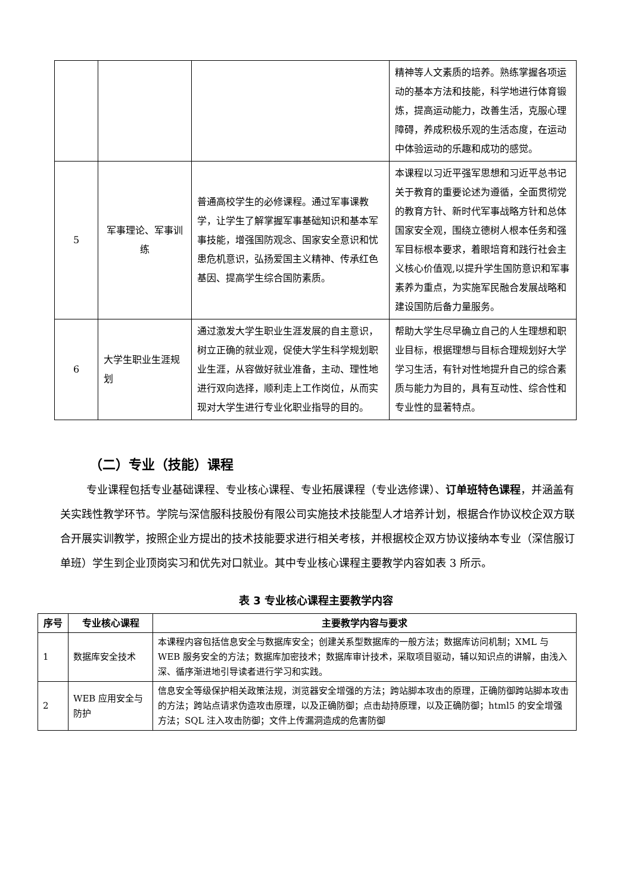| | | | 精神等人文素质的培养。熟练掌握各项运动的基本方法和技能，科学地进行体育锻炼，提高运动能力，改善生活，克服心理障碍，养成积极乐观的生活态度，在运动中体验运动的乐趣和成功的感觉。 |
| 5 | 军事理论、军事训练 | 普通高校学生的必修课程。通过军事课教学，让学生了解掌握军事基础知识和基本军事技能，增强国防观念、国家安全意识和忧患危机意识，弘扬爱国主义精神、传承红色基因、提高学生综合国防素质。 | 本课程以习近平强军思想和习近平总书记关于教育的重要论述为遵循，全面贯彻党的教育方针、新时代军事战略方针和总体国家安全观，围绕立德树人根本任务和强军目标根本要求，着眼培育和践行社会主义核心价值观,以提升学生国防意识和军事素养为重点，为实施军民融合发展战略和建设国防后备力量服务。 |
| 6 | 大学生职业生涯规划 | 通过激发大学生职业生涯发展的自主意识，树立正确的就业观，促使大学生科学规划职业生涯，从容做好就业准备，主动、理性地进行双向选择，顺利走上工作岗位，从而实现对大学生进行专业化职业指导的目的。 | 帮助大学生尽早确立自己的人生理想和职业目标，根据理想与目标合理规划好大学学习生活，有针对性地提升自己的综合素质与能力为目的，具有互动性、综合性和专业性的显著特点。 |
（二）专业（技能）课程
专业课程包括专业基础课程、专业核心课程、专业拓展课程（专业选修课）、订单班特色课程，并涵盖有关实践性教学环节。学院与深信服科技股份有限公司实施技术技能型人才培养计划，根据合作协议校企双方联合开展实训教学，按照企业方提出的技术技能要求进行相关考核，并根据校企双方协议接纳本专业（深信服订单班）学生到企业顶岗实习和优先对口就业。其中专业核心课程主要教学内容如表 3 所示。
表 3 专业核心课程主要教学内容
| 序号 | 专业核心课程 | 主要教学内容与要求 |
| --- | --- | --- |
| 1 | 数据库安全技术 | 本课程内容包括信息安全与数据库安全；创建关系型数据库的一般方法；数据库访问机制；XML 与 WEB 服务安全的方法；数据库加密技术；数据库审计技术，采取项目驱动，辅以知识点的讲解，由浅入深、循序渐进地引导读者进行学习和实践。 |
| 2 | WEB 应用安全与防护 | 信息安全等级保护相关政策法规，浏览器安全增强的方法；跨站脚本攻击的原理，正确防御跨站脚本攻击的方法；跨站点请求伪造攻击原理，以及正确防御；点击劫持原理，以及正确防御；html5 的安全增强方法；SQL 注入攻击防御；文件上传漏洞造成的危害防御 |